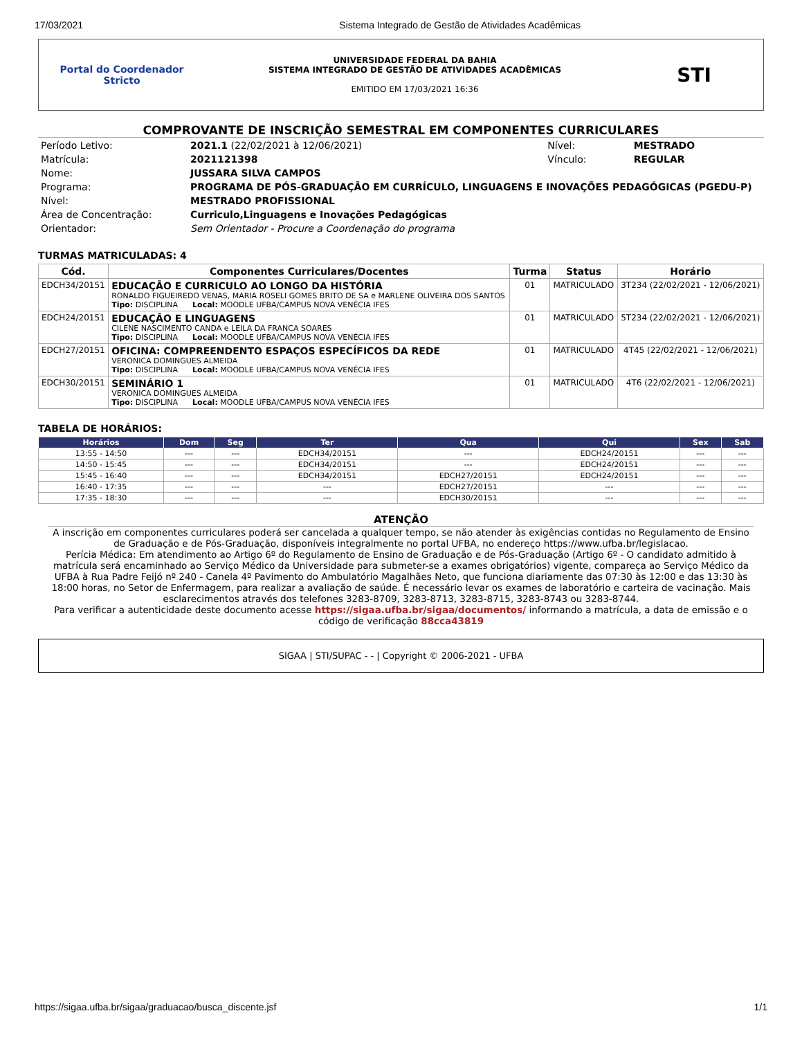17/03/2021 Sistema Integrado de Gestão de Atividades Acadêmicas
Portal do Coordenador
Stricto
UNIVERSIDADE FEDERAL DA BAHIA
SISTEMA INTEGRADO DE GESTÃO DE ATIVIDADES ACADÊMICAS
EMITIDO EM 17/03/2021 16:36
STI
COMPROVANTE DE INSCRIÇÃO SEMESTRAL EM COMPONENTES CURRICULARES
| Período Letivo: | 2021.1 (22/02/2021 à 12/06/2021) | Nível: | MESTRADO |
| Matrícula: | 2021121398 | Vínculo: | REGULAR |
| Nome: | JUSSARA SILVA CAMPOS | | |
| Programa: | PROGRAMA DE PÓS-GRADUAÇÃO EM CURRÍCULO, LINGUAGENS E INOVAÇÕES PEDAGÓGICAS (PGEDU-P) | | |
| Nível: | MESTRADO PROFISSIONAL | | |
| Área de Concentração: | Curriculo,Linguagens e Inovações Pedagógicas | | |
| Orientador: | Sem Orientador - Procure a Coordenação do programa | | |
TURMAS MATRICULADAS: 4
| Cód. | Componentes Curriculares/Docentes | Turma | Status | Horário |
| --- | --- | --- | --- | --- |
| EDCH34/20151 | EDUCAÇÃO E CURRICULO AO LONGO DA HISTÓRIA RONALDO FIGUEIREDO VENAS, MARIA ROSELI GOMES BRITO DE SA e MARLENE OLIVEIRA DOS SANTOS Tipo: DISCIPLINA Local: MOODLE UFBA/CAMPUS NOVA VENÉCIA IFES | 01 | MATRICULADO | 3T234 (22/02/2021 - 12/06/2021) |
| EDCH24/20151 | EDUCAÇÃO E LINGUAGENS CILENE NASCIMENTO CANDA e LEILA DA FRANCA SOARES Tipo: DISCIPLINA Local: MOODLE UFBA/CAMPUS NOVA VENÉCIA IFES | 01 | MATRICULADO | 5T234 (22/02/2021 - 12/06/2021) |
| EDCH27/20151 | OFICINA: COMPREENDENTO ESPAÇOS ESPECÍFICOS DA REDE VERONICA DOMINGUES ALMEIDA Tipo: DISCIPLINA Local: MOODLE UFBA/CAMPUS NOVA VENÉCIA IFES | 01 | MATRICULADO | 4T45 (22/02/2021 - 12/06/2021) |
| EDCH30/20151 | SEMINÁRIO 1 VERONICA DOMINGUES ALMEIDA Tipo: DISCIPLINA Local: MOODLE UFBA/CAMPUS NOVA VENÉCIA IFES | 01 | MATRICULADO | 4T6 (22/02/2021 - 12/06/2021) |
TABELA DE HORÁRIOS:
| Horários | Dom | Seg | Ter | Qua | Qui | Sex | Sab |
| --- | --- | --- | --- | --- | --- | --- | --- |
| 13:55 - 14:50 | --- | --- | EDCH34/20151 | --- | EDCH24/20151 | --- | --- |
| 14:50 - 15:45 | --- | --- | EDCH34/20151 | --- | EDCH24/20151 | --- | --- |
| 15:45 - 16:40 | --- | --- | EDCH34/20151 | EDCH27/20151 | EDCH24/20151 | --- | --- |
| 16:40 - 17:35 | --- | --- | --- | EDCH27/20151 | --- | --- | --- |
| 17:35 - 18:30 | --- | --- | --- | EDCH30/20151 | --- | --- | --- |
ATENÇÃO
A inscrição em componentes curriculares poderá ser cancelada a qualquer tempo, se não atender às exigências contidas no Regulamento de Ensino de Graduação e de Pós-Graduação, disponíveis integralmente no portal UFBA, no endereço https://www.ufba.br/legislacao.
Perícia Médica: Em atendimento ao Artigo 6º do Regulamento de Ensino de Graduação e de Pós-Graduação (Artigo 6º - O candidato admitido à matrícula será encaminhado ao Serviço Médico da Universidade para submeter-se a exames obrigatórios) vigente, compareça ao Serviço Médico da UFBA à Rua Padre Feijó nº 240 - Canela 4º Pavimento do Ambulatório Magalhães Neto, que funciona diariamente das 07:30 às 12:00 e das 13:30 às 18:00 horas, no Setor de Enfermagem, para realizar a avaliação de saúde. É necessário levar os exames de laboratório e carteira de vacinação. Mais esclarecimentos através dos telefones 3283-8709, 3283-8713, 3283-8715, 3283-8743 ou 3283-8744.
Para verificar a autenticidade deste documento acesse https://sigaa.ufba.br/sigaa/documentos/ informando a matrícula, a data de emissão e o código de verificação 88cca43819
SIGAA | STI/SUPAC - - | Copyright © 2006-2021 - UFBA
https://sigaa.ufba.br/sigaa/graduacao/busca_discente.jsf 1/1